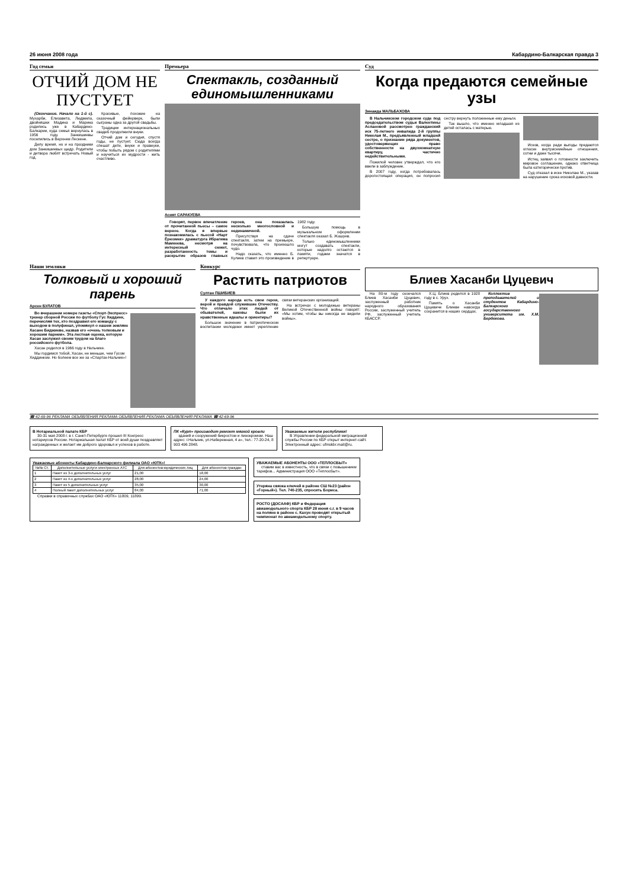26 июня 2008 года Кабардино-Балкарская правда 3
Год семьи
ОТЧИЙ ДОМ НЕ ПУСТУЕТ
(Окончание. Начало на 1-й с). Мухарби, Елизавета, Людмила, двойняшки Мадина и Марина родились уже в Кабардино-Балкарии, куда семья вернулась в 1956 году. Занкишиевы поселились в Верхнем Лескене.
Делу время, но и на праздники дом Занкишиевых щедр. Родители и детвора любят встречать Новый год.
Красивые, похожие на сказочный фейерверк, были сыграны одна за другой свадьбы.
Традиции интернациональных свадеб продолжили внуки.
Отчий дом и сегодня, спустя годы, не пустует. Сюда всегда спешат дети, внуки и правнуки, чтобы побыть рядом с родителями и научиться их мудрости - жить счастливо.
Премьера
Спектакль, созданный единомышленниками
Асият САРАКУЕВА
Говорят, первое впечатление от прочитанной пьесы – самое верное. Когда я впервые познакомилась с пьесой «Нарт Ёрюзмек» драматурга Ибрагима Мамкеева, несмотря на интересный сюжет, разработанность темы и раскрытие образов главных героев, она показалась несколько многословной и нединамичной.
Присутствуя на сдаче спектакля, затем на премьере, почувствовала, что произошло чудо.
Надо сказать, что именно Б. Кулиев ставил это произведение в 1982 году.
Большую помощь в музыкальном оформлении спектакля оказал Б. Жашуев.
Только единомышленники могут создавать спектакли, которые надолго остаются в памяти, годами значатся в репертуаре.
Суд
Когда предаются семейные узы
Зинаида МАЛЬБАХОВА
В Нальчикском городском суде под председательством судьи Валентины Аслановой рассмотрен гражданский иск 75-летнего инвалида 2-й группы Николая М., предъявленный младшей сестре, о признании ряда документов, удостоверяющих право собственности на двухкомнатную квартиру, частично недействительными.
Пожилой человек утверждал, что его ввели в заблуждение.
В 2007 году, когда потребовалась дорогостоящая операция, он попросил сестру вернуть положенные ему деньги.
Так вышло, что именно младшая из детей осталась с матерью.
Исков, когда ради выгоды предаются огласке внутрисемейные отношения, сотни и даже тысячи.
Истец заявил о готовности заключить мировое соглашение, однако ответчица была категорически против.
Суд отказал в иске Николаю М., указав на нарушение срока исковой давности.
Наши земляки
Толковый и хороший парень
Арсен БУЛАТОВ
Во вчерашнем номере газеты «Спорт-Экспресс» тренер сборной России по футболу Гус Хиддинк, перечисляя тех, кто поздравил его команду с выходом в полуфинал, упомянул о нашем земляке Хасане Биджиеве, назвав его «очень толковым и хорошим парнем». Эта лестная оценка, которую Хасан заслужил своим трудом на благо российского футбола.
Хасан родился в 1966 году в Нальчике.
Мы гордимся тобой, Хасан, не меньше, чем Гусом Хиддинком. Но болеем все же за «Спартак-Нальчик»!
Конкурс
Растить патриотов
Султан ПШИБИЕВ
У каждого народа есть свои герои, верой и правдой служившие Отечеству. Что отличало этих людей от обывателей, каковы были их нравственные идеалы и ориентиры?
Большое значение в патриотическом воспитании молодежи имеет укрепление связи ветеранских организаций.
На встречах с молодежью ветераны Великой Отечественной войны говорят: «Мы хотим, чтобы вы никогда не видели войны».
Блиев Хасанби Цуцевич
На 80-м году скончался Блиев Хасанби Цуцевич, заслуженный работник народного образования России, заслуженный учитель РФ, заслуженный учитель КБАССР.
Х.Ц. Блиев родился в 1928 году в с. Урух.
Память о Хасанби Цуцевиче Блиеве навсегда сохранится в наших сердцах.
Коллектив преподавателей и студентов Кабардино-Балкарского государственного университета им. Х.М. Бербекова.
☎ 42-69-96 РЕКЛАМА ОБЪЯВЛЕНИЯ РЕКЛАМА ОБЪЯВЛЕНИЯ РЕКЛАМА ОБЪЯВЛЕНИЯ РЕКЛАМА ☎ 42-69-96
В Нотариальной палате КБР
30-31 мая 2008 г. в г. Санкт-Петербурге прошел III Конгресс нотариусов России. Нотариальная палат КБР от всей души поздравляет награжденных и желает им доброго здоровья и успехов в работе.
ПК «Курп» производит ремонт мягкой кровли
зданий и сооружений бикростом и линокромом. Наш адрес: г.Нальчик, ул.Набережная, 4 а», тел.: 77-20-24, 8 903 496 2848.
Уважаемые жители республики!
В Управлении федеральной миграционной службы России по КБР открыт интернет-сайт. Электронный адрес: ufmskbr.mail@ru.
Уважаемые абоненты Кабардино-Балкарского филиала ОАО «ЮТК»!
| №№ Ст. | Дополнительные услуги электронных АТС | Для абонентов-юридических лиц | Для абонентов-граждан |
| --- | --- | --- | --- |
| 1 | Пакет из 3-х дополнительных услуг | 21,00 | 18,00 |
| 2 | Пакет из 4-х дополнительных услуг | 28,00 | 24,00 |
| 3 | Пакет из 5 дополнительных услуг | 35,00 | 30,00 |
| 4 | Полный пакет дополнительных услуг | 84,00 | 71,00 |
Справки в справочных службах ОАО «ЮТК» 11809, 11899.
УВАЖАЕМЫЕ АБОНЕНТЫ ООО «ТЕПЛОСБЫТ»
ставим вас в известность, что в связи с повышением тарифов... Администрация ООО «Теплосбыт».
Утеряна связка ключей в районе СШ №23 (район «Горный»). Тел. 740-235, спросить Бориса.
РОСТО (ДОСААФ) КБР и Федерация авиамодельного спорта КБР 28 июня с.г. в 9 часов на поляне в районе с. Кахун проводят открытый чемпионат по авиамодельному спорту.